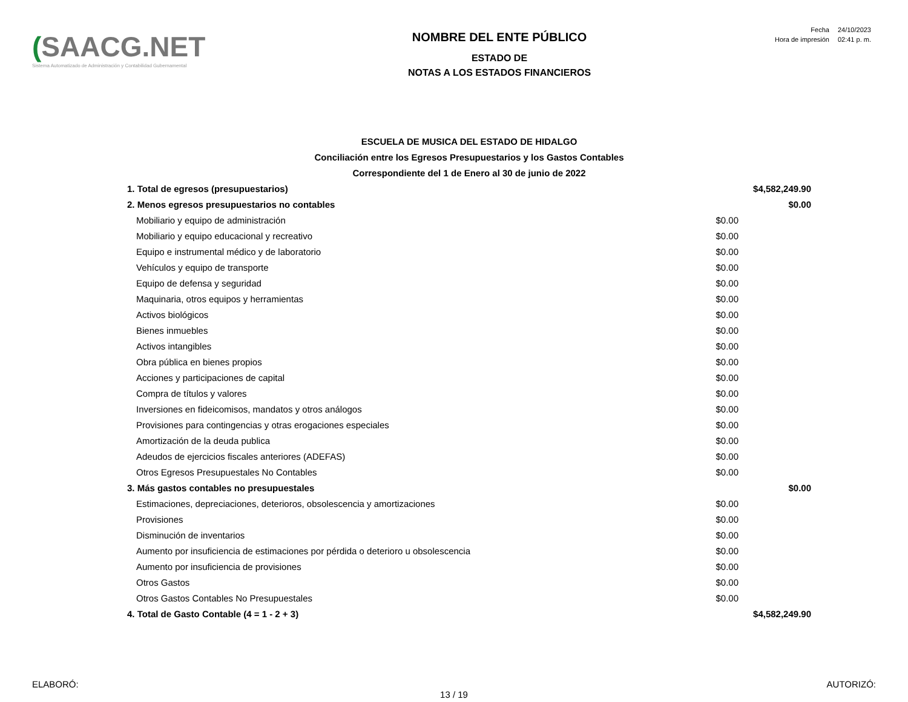(SAACG.NET
Sistema Automatizado de Administración y Contabilidad Gubernamental
NOMBRE DEL ENTE PÚBLICO
ESTADO DE
NOTAS A LOS ESTADOS FINANCIEROS
| Fecha | 24/10/2023 |
| Hora de impresión | 02:41 p. m. |
| ESCUELA DE MUSICA DEL ESTADO DE HIDALGO | | |
| Conciliación entre los Egresos Presupuestarios y los Gastos Contables | | |
| Correspondiente del 1 de Enero al 30 de junio de 2022 | | |
| 1. Total de egresos (presupuestarios) | | $4,582,249.90 |
| 2. Menos egresos presupuestarios no contables | | $0.00 |
| Mobiliario y equipo de administración | $0.00 | |
| Mobiliario y equipo educacional y recreativo | $0.00 | |
| Equipo e instrumental médico y de laboratorio | $0.00 | |
| Vehículos y equipo de transporte | $0.00 | |
| Equipo de defensa y seguridad | $0.00 | |
| Maquinaria, otros equipos y herramientas | $0.00 | |
| Activos biológicos | $0.00 | |
| Bienes inmuebles | $0.00 | |
| Activos intangibles | $0.00 | |
| Obra pública en bienes propios | $0.00 | |
| Acciones y participaciones de capital | $0.00 | |
| Compra de títulos y valores | $0.00 | |
| Inversiones en fideicomisos, mandatos y otros análogos | $0.00 | |
| Provisiones para contingencias y otras erogaciones especiales | $0.00 | |
| Amortización de la deuda publica | $0.00 | |
| Adeudos de ejercicios fiscales anteriores (ADEFAS) | $0.00 | |
| Otros Egresos Presupuestales No Contables | $0.00 | |
| 3. Más gastos contables no presupuestales | | $0.00 |
| Estimaciones, depreciaciones, deterioros, obsolescencia y amortizaciones | $0.00 | |
| Provisiones | $0.00 | |
| Disminución de inventarios | $0.00 | |
| Aumento por insuficiencia de estimaciones por pérdida o deterioro u obsolescencia | $0.00 | |
| Aumento por insuficiencia de provisiones | $0.00 | |
| Otros Gastos | $0.00 | |
| Otros Gastos Contables No Presupuestales | $0.00 | |
| 4. Total de Gasto Contable (4 = 1 - 2 + 3) | | $4,582,249.90 |
ELABORÓ: AUTORIZÓ:
13 / 19